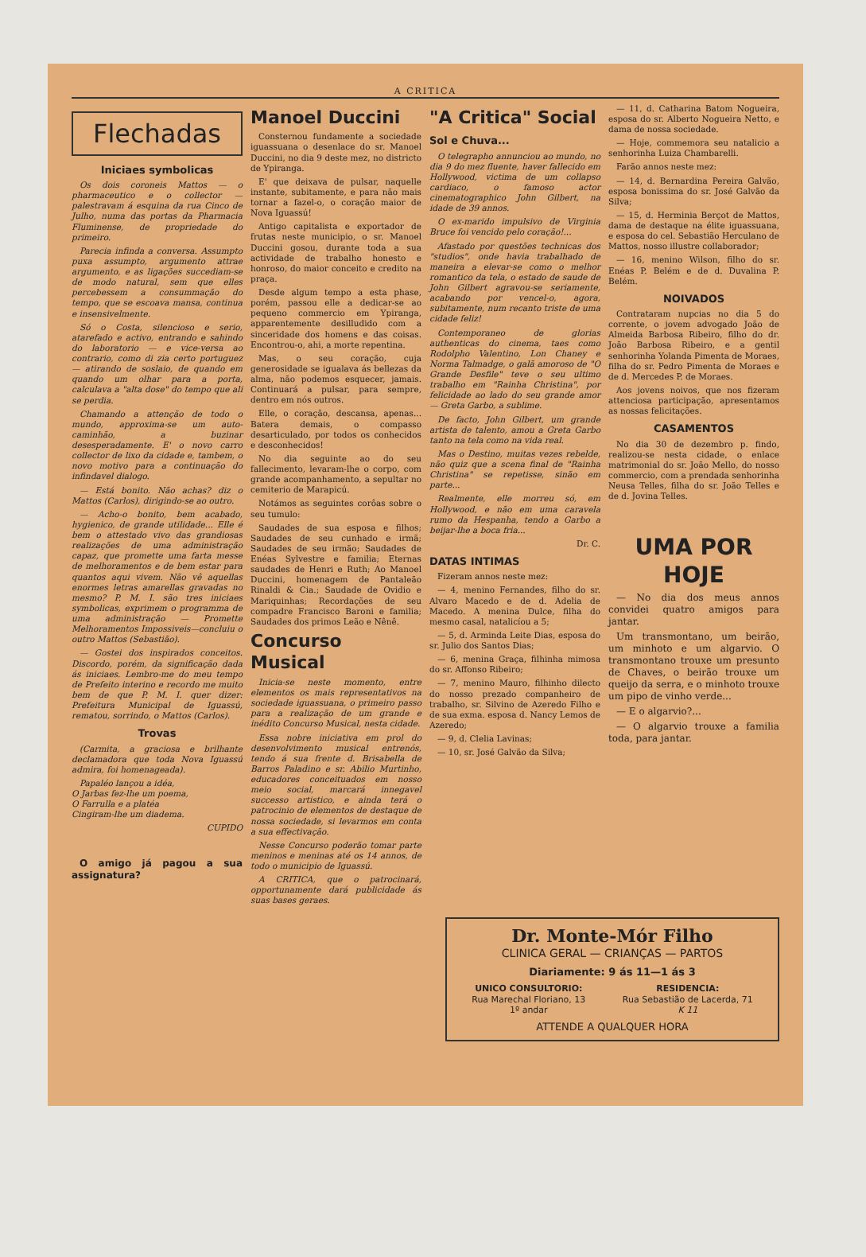A CRITICA
Flechadas
Iniciaes symbolicas
Os dois coroneis Mattos — o pharmaceutico e o collector — palestravam á esquina da rua Cinco de Julho, numa das portas da Pharmacia Fluminense, de propriedade do primeiro.
Parecia infinda a conversa. Assumpto puxa assumpto, argumento attrae argumento, e as ligações succediam-se de modo natural, sem que elles percebessem a consummação do tempo, que se escoava mansa, continua e insensivelmente.
Só o Costa, silencioso e serio, atarefado e activo, entrando e sahindo do laboratorio — e vice-versa ao contrario, como di zia certo portuguez — atirando de soslaio, de quando em quando um olhar para a porta, calculava a "alta dose" do tempo que ali se perdia.
Chamando a attenção de todo o mundo, approxima-se um auto-caminhão, a buzinar desesperadamente. E' o novo carro collector de lixo da cidade e, tambem, o novo motivo para a continuação do infindavel dialogo.
— Está bonito. Não achas? diz o Mattos (Carlos), dirigindo-se ao outro.
— Acho-o bonito, bem acabado, hygienico, de grande utilidade... Elle é bem o attestado vivo das grandiosas realizações de uma administração capaz, que promette uma farta messe de melhoramentos e de bem estar para quantos aqui vivem. Não vê aquellas enormes letras amarellas gravadas no mesmo? P. M. I. são tres iniciaes symbolicas, exprimem o programma de uma administração — Promette Melhoramentos Impossiveis—concluiu o outro Mattos (Sebastião).
— Gostei dos inspirados conceitos. Discordo, porém, da significação dada ás iniciaes. Lembro-me do meu tempo de Prefeito interino e recordo me muito bem de que P. M. I. quer dizer: Prefeitura Municipal de Iguassú, rematou, sorrindo, o Mattos (Carlos).
Trovas
(Carmita, a graciosa e brilhante declamadora que toda Nova Iguassú admira, foi homenageada).
Papaléo lançou a idéa,
O Jarbas fez-lhe um poema,
O Farrulla e a platéa
Cingiram-lhe um diadema.
CUPIDO
O amigo já pagou a sua assignatura?
Manoel Duccini
Consternou fundamente a sociedade iguassuana o desenlace do sr. Manoel Duccini, no dia 9 deste mez, no districto de Ypiranga.
E' que deixava de pulsar, naquelle instante, subitamente, e para não mais tornar a fazel-o, o coração maior de Nova Iguassú!
Antigo capitalista e exportador de frutas neste municipio, o sr. Manoel Duccini gosou, durante toda a sua actividade de trabalho honesto e honroso, do maior conceito e credito na praça.
Desde algum tempo a esta phase, porém, passou elle a dedicar-se ao pequeno commercio em Ypiranga, apparentemente desilludido com a sinceridade dos homens e das coisas. Encontrou-o, ahi, a morte repentina.
Mas, o seu coração, cuja generosidade se igualava ás bellezas da alma, não podemos esquecer, jamais. Continuará a pulsar, para sempre, dentro em nós outros.
Elle, o coração, descansa, apenas... Batera demais, o compasso desarticulado, por todos os conhecidos e desconhecidos!
No dia seguinte ao do seu fallecimento, levaram-lhe o corpo, com grande acompanhamento, a sepultar no cemiterio de Marapicú.
Notámos as seguintes corôas sobre o seu tumulo:
Saudades de sua esposa e filhos; Saudades de seu cunhado e irmã; Saudades de seu irmão; Saudades de Enéas Sylvestre e familia; Eternas saudades de Henri e Ruth; Ao Manoel Duccini, homenagem de Pantaleão Rinaldi & Cia.; Saudade de Ovidio e Mariquinhas; Recordações de seu compadre Francisco Baroni e familia; Saudades dos primos Leão e Nênê.
Concurso Musical
Inicia-se neste momento, entre elementos os mais representativos na sociedade iguassuana, o primeiro passo para a realização de um grande e inédito Concurso Musical, nesta cidade.
Essa nobre iniciativa em prol do desenvolvimento musical entrenós, tendo á sua frente d. Brisabella de Barros Paladino e sr. Abilio Murtinho, educadores conceituados em nosso meio social, marcará innegavel successo artistico, e ainda terá o patrocinio de elementos de destaque de nossa sociedade, si levarmos em conta a sua effectivação.
Nesse Concurso poderão tomar parte meninos e meninas até os 14 annos, de todo o municipio de Iguassú.
A CRITICA, que o patrocinará, opportunamente dará publicidade ás suas bases geraes.
"A Critica" Social
Sol e Chuva...
O telegrapho annunciou ao mundo, no dia 9 do mez fluente, haver fallecido em Hollywood, victima de um collapso cardiaco, o famoso actor cinematographico John Gilbert, na idade de 39 annos.
O ex-marido impulsivo de Virginia Bruce foi vencido pelo coração!...
Afastado por questões technicas dos "studios", onde havia trabalhado de maneira a elevar-se como o melhor romantico da tela, o estado de saude de John Gilbert agravou-se seriamente, acabando por vencel-o, agora, subitamente, num recanto triste de uma cidade feliz!
Contemporaneo de glorias authenticas do cinema, taes como Rodolpho Valentino, Lon Chaney e Norma Talmadge, o galã amoroso de "O Grande Desfile" teve o seu ultimo trabalho em "Rainha Christina", por felicidade ao lado do seu grande amor — Greta Garbo, a sublime.
De facto, John Gilbert, um grande artista de talento, amou a Greta Garbo tanto na tela como na vida real.
Mas o Destino, muitas vezes rebelde, não quiz que a scena final de "Rainha Christina" se repetisse, sinão em parte...
Realmente, elle morreu só, em Hollywood, e não em uma caravela rumo da Hespanha, tendo a Garbo a beijar-lhe a boca fria...
Dr. C.
DATAS INTIMAS
Fizeram annos neste mez:
— 4, menino Fernandes, filho do sr. Alvaro Macedo e de d. Adelia de Macedo. A menina Dulce, filha do mesmo casal, natalicíou a 5;
— 5, d. Arminda Leite Dias, esposa do sr. Julio dos Santos Dias;
— 6, menina Graça, filhinha mimosa do sr. Affonso Ribeiro;
— 7, menino Mauro, filhinho dilecto do nosso prezado companheiro de trabalho, sr. Silvino de Azeredo Filho e de sua exma. esposa d. Nancy Lemos de Azeredo;
— 9, d. Clelia Lavinas;
— 10, sr. José Galvão da Silva;
— 11, d. Catharina Batom Nogueira, esposa do sr. Alberto Nogueira Netto, e dama de nossa sociedade.
— Hoje, commemora seu natalicio a senhorinha Luiza Chambarelli.
Farão annos neste mez:
— 14, d. Bernardina Pereira Galvão, esposa bonissima do sr. José Galvão da Silva;
— 15, d. Herminia Berçot de Mattos, dama de destaque na élite iguassuana, e esposa do cel. Sebastião Herculano de Mattos, nosso illustre collaborador;
— 16, menino Wilson, filho do sr. Enéas P. Belém e de d. Duvalina P. Belém.
NOIVADOS
Contrataram nupcias no dia 5 do corrente, o jovem advogado João de Almeida Barbosa Ribeiro, filho do dr. João Barbosa Ribeiro, e a gentil senhorinha Yolanda Pimenta de Moraes, filha do sr. Pedro Pimenta de Moraes e de d. Mercedes P. de Moraes.
Aos jovens noivos, que nos fizeram attenciosa participação, apresentamos as nossas felicitações.
CASAMENTOS
No dia 30 de dezembro p. findo, realizou-se nesta cidade, o enlace matrimonial do sr. João Mello, do nosso commercio, com a prendada senhorinha Neusa Telles, filha do sr. João Telles e de d. Jovina Telles.
UMA POR HOJE
— No dia dos meus annos convidei quatro amigos para jantar.
Um transmontano, um beirão, um minhoto e um algarvio. O transmontano trouxe um presunto de Chaves, o beirão trouxe um queijo da serra, e o minhoto trouxe um pipo de vinho verde...
— E o algarvio?...
— O algarvio trouxe a familia toda, para jantar.
Dr. Monte-Mór Filho
CLINICA GERAL — CRIANÇAS — PARTOS
Diariamente: 9 ás 11—1 ás 3
UNICO CONSULTORIO:
Rua Marechal Floriano, 13
1º andar
RESIDENCIA:
Rua Sebastião de Lacerda, 71
K 11
ATTENDE A QUALQUER HORA